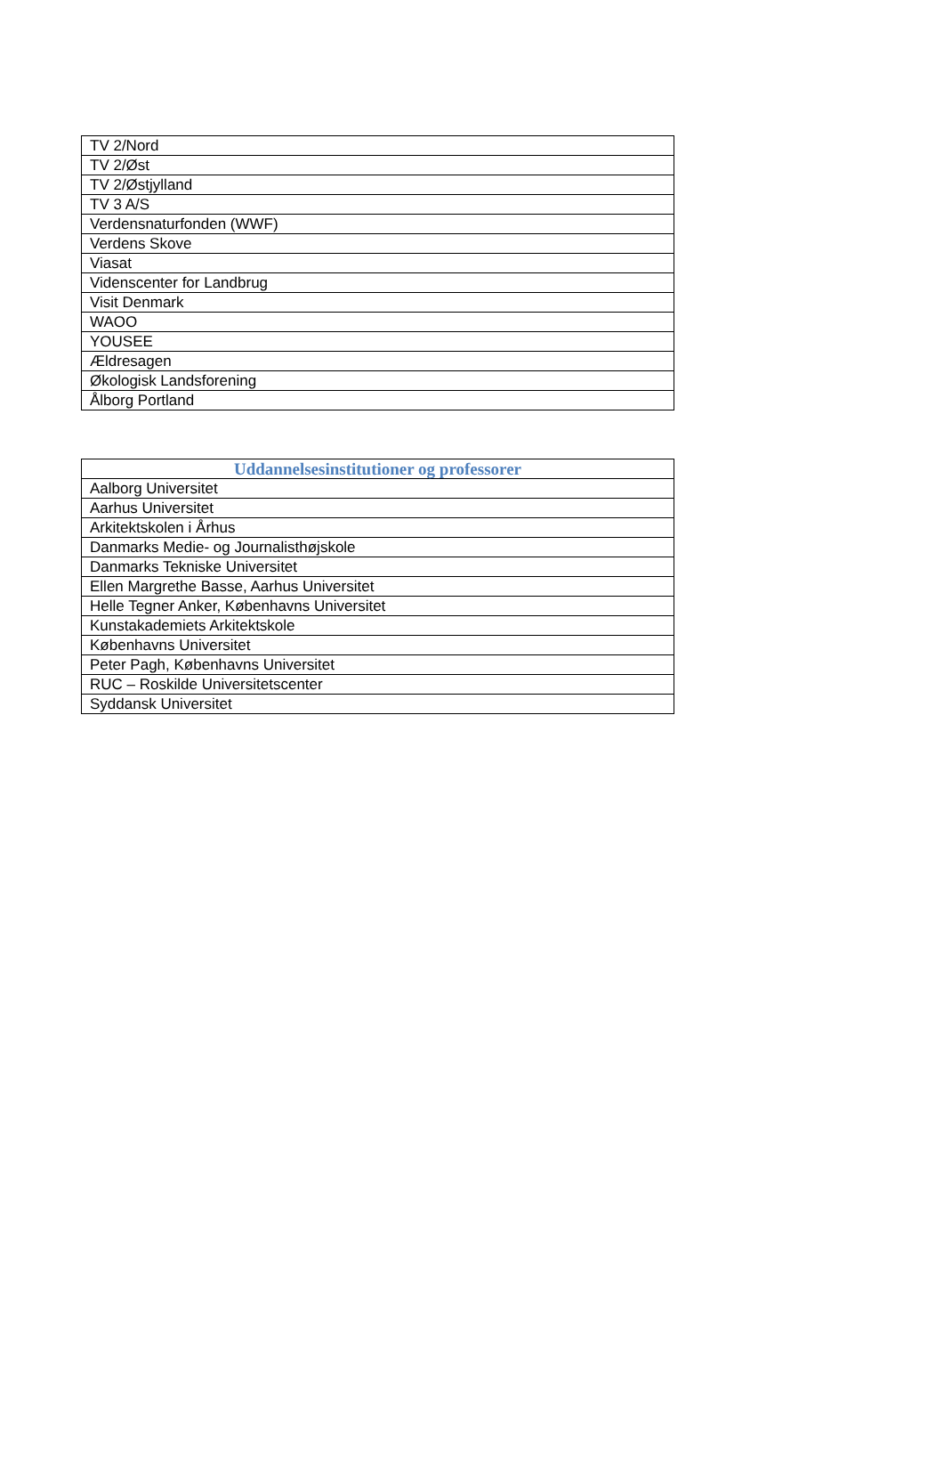| TV 2/Nord |
| TV 2/Øst |
| TV 2/Østjylland |
| TV 3 A/S |
| Verdensnaturfonden (WWF) |
| Verdens Skove |
| Viasat |
| Videnscenter for Landbrug |
| Visit Denmark |
| WAOO |
| YOUSEE |
| Ældresagen |
| Økologisk Landsforening |
| Ålborg Portland |
| Uddannelsesinstitutioner og professorer |
| --- |
| Aalborg Universitet |
| Aarhus Universitet |
| Arkitektskolen i Århus |
| Danmarks Medie- og Journalisthøjskole |
| Danmarks Tekniske Universitet |
| Ellen Margrethe Basse, Aarhus Universitet |
| Helle Tegner Anker, Københavns Universitet |
| Kunstakademiets Arkitektskole |
| Københavns Universitet |
| Peter Pagh, Københavns Universitet |
| RUC – Roskilde Universitetscenter |
| Syddansk Universitet |